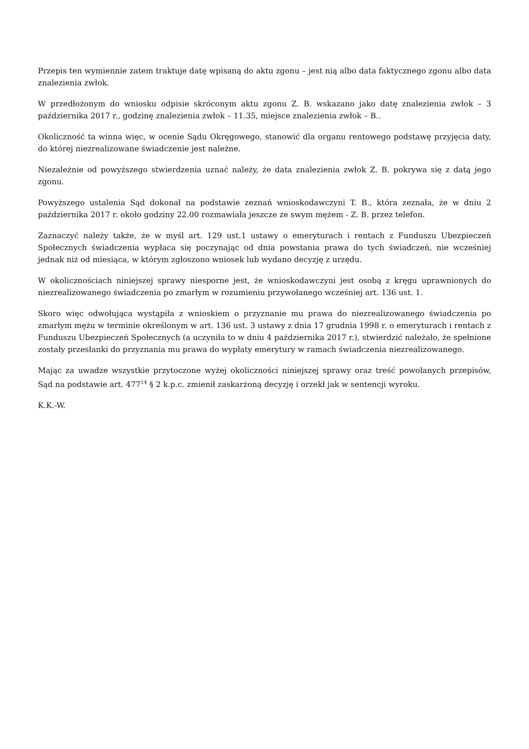Przepis ten wymiennie zatem traktuje datę wpisaną do aktu zgonu – jest nią albo data faktycznego zgonu albo data znalezienia zwłok.
W przedłożonym do wniosku odpisie skróconym aktu zgonu Z. B. wskazano jako datę znalezienia zwłok – 3 października 2017 r., godzinę znalezienia zwłok – 11.35, miejsce znalezienia zwłok – B..
Okoliczność ta winna więc, w ocenie Sądu Okręgowego, stanowić dla organu rentowego podstawę przyjęcia daty, do której niezrealizowane świadczenie jest należne.
Niezależnie od powyższego stwierdzenia uznać należy, że data znalezienia zwłok Z. B. pokrywa się z datą jego zgonu.
Powyższego ustalenia Sąd dokonał na podstawie zeznań wnioskodawczyni T. B., która zeznała, że w dniu 2 października 2017 r. około godziny 22.00 rozmawiała jeszcze ze swym mężem - Z. B. przez telefon.
Zaznaczyć należy także, że w myśl art. 129 ust.1 ustawy o emeryturach i rentach z Funduszu Ubezpieczeń Społecznych świadczenia wypłaca się poczynając od dnia powstania prawa do tych świadczeń, nie wcześniej jednak niż od miesiąca, w którym zgłoszono wniosek lub wydano decyzję z urzędu.
W okolicznościach niniejszej sprawy niesporne jest, że wnioskodawczyni jest osobą z kręgu uprawnionych do niezrealizowanego świadczenia po zmarłym w rozumieniu przywołanego wcześniej art. 136 ust. 1.
Skoro więc odwołująca wystąpiła z wnioskiem o przyznanie mu prawa do niezrealizowanego świadczenia po zmarłym mężu w terminie określonym w art. 136 ust. 3 ustawy z dnia 17 grudnia 1998 r. o emeryturach i rentach z Funduszu Ubezpieczeń Społecznych (a uczyniła to w dniu 4 października 2017 r.), stwierdzić należało, że spełnione zostały przesłanki do przyznania mu prawa do wypłaty emerytury w ramach świadczenia niezrealizowanego.
Mając za uwadze wszystkie przytoczone wyżej okoliczności niniejszej sprawy oraz treść powołanych przepisów, Sąd na podstawie art. 477<sup>14</sup> § 2 k.p.c. zmienił zaskarżoną decyzję i orzekł jak w sentencji wyroku.
K.K.-W.